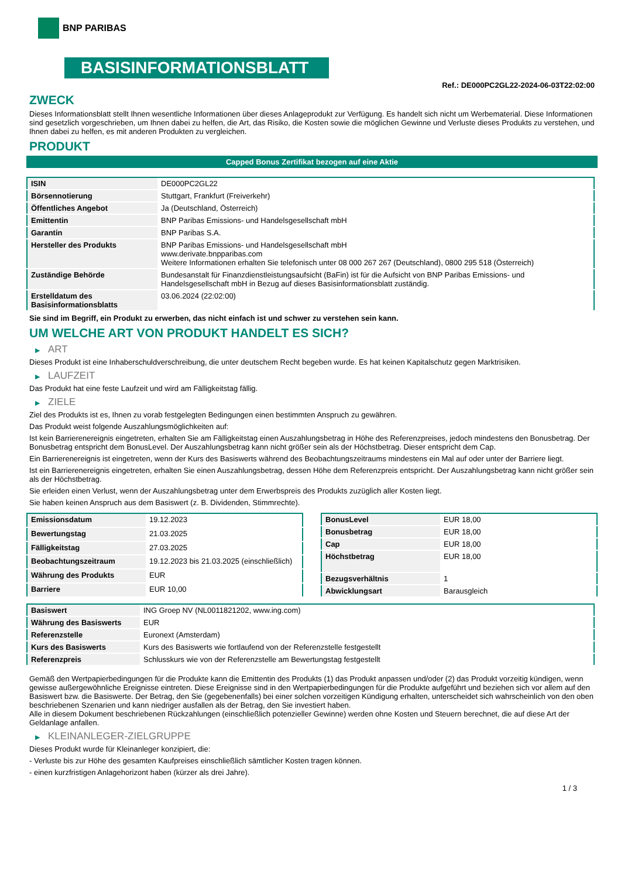BNP PARIBAS
BASISINFORMATIONSBLATT
Ref.: DE000PC2GL22-2024-06-03T22:02:00
ZWECK
Dieses Informationsblatt stellt Ihnen wesentliche Informationen über dieses Anlageprodukt zur Verfügung. Es handelt sich nicht um Werbematerial. Diese Informationen sind gesetzlich vorgeschrieben, um Ihnen dabei zu helfen, die Art, das Risiko, die Kosten sowie die möglichen Gewinne und Verluste dieses Produkts zu verstehen, und Ihnen dabei zu helfen, es mit anderen Produkten zu vergleichen.
PRODUKT
Capped Bonus Zertifikat bezogen auf eine Aktie
| ISIN | DE000PC2GL22 |
| Börsennotierung | Stuttgart, Frankfurt (Freiverkehr) |
| Öffentliches Angebot | Ja (Deutschland, Österreich) |
| Emittentin | BNP Paribas Emissions- und Handelsgesellschaft mbH |
| Garantin | BNP Paribas S.A. |
| Hersteller des Produkts | BNP Paribas Emissions- und Handelsgesellschaft mbH www.derivate.bnpparibas.com Weitere Informationen erhalten Sie telefonisch unter 08 000 267 267 (Deutschland), 0800 295 518 (Österreich) |
| Zuständige Behörde | Bundesanstalt für Finanzdienstleistungsaufsicht (BaFin) ist für die Aufsicht von BNP Paribas Emissions- und Handelsgesellschaft mbH in Bezug auf dieses Basisinformationsblatt zuständig. |
| Erstelldatum des Basisinformationsblatts | 03.06.2024 (22:02:00) |
Sie sind im Begriff, ein Produkt zu erwerben, das nicht einfach ist und schwer zu verstehen sein kann.
UM WELCHE ART VON PRODUKT HANDELT ES SICH?
▶ ART
Dieses Produkt ist eine Inhaberschuldverschreibung, die unter deutschem Recht begeben wurde. Es hat keinen Kapitalschutz gegen Marktrisiken.
▶ LAUFZEIT
Das Produkt hat eine feste Laufzeit und wird am Fälligkeitstag fällig.
▶ ZIELE
Ziel des Produkts ist es, Ihnen zu vorab festgelegten Bedingungen einen bestimmten Anspruch zu gewähren.
Das Produkt weist folgende Auszahlungsmöglichkeiten auf:
Ist kein Barrierenereignis eingetreten, erhalten Sie am Fälligkeitstag einen Auszahlungsbetrag in Höhe des Referenzpreises, jedoch mindestens den Bonusbetrag. Der Bonusbetrag entspricht dem BonusLevel. Der Auszahlungsbetrag kann nicht größer sein als der Höchstbetrag. Dieser entspricht dem Cap.
Ein Barrierenereignis ist eingetreten, wenn der Kurs des Basiswerts während des Beobachtungszeitraums mindestens ein Mal auf oder unter der Barriere liegt.
Ist ein Barrierenereignis eingetreten, erhalten Sie einen Auszahlungsbetrag, dessen Höhe dem Referenzpreis entspricht. Der Auszahlungsbetrag kann nicht größer sein als der Höchstbetrag.
Sie erleiden einen Verlust, wenn der Auszahlungsbetrag unter dem Erwerbspreis des Produkts zuzüglich aller Kosten liegt.
Sie haben keinen Anspruch aus dem Basiswert (z. B. Dividenden, Stimmrechte).
| Emissionsdatum | 19.12.2023 |
| Bewertungstag | 21.03.2025 |
| Fälligkeitstag | 27.03.2025 |
| Beobachtungszeitraum | 19.12.2023 bis 21.03.2025 (einschließlich) |
| Währung des Produkts | EUR |
| Barriere | EUR 10,00 |
| BonusLevel | EUR 18,00 |
| Bonusbetrag | EUR 18,00 |
| Cap | EUR 18,00 |
| Höchstbetrag | EUR 18,00 |
| Bezugsverhältnis | 1 |
| Abwicklungsart | Barausgleich |
| Basiswert | ING Groep NV (NL0011821202, www.ing.com) |
| Währung des Basiswerts | EUR |
| Referenzstelle | Euronext (Amsterdam) |
| Kurs des Basiswerts | Kurs des Basiswerts wie fortlaufend von der Referenzstelle festgestellt |
| Referenzpreis | Schlusskurs wie von der Referenzstelle am Bewertungstag festgestellt |
Gemäß den Wertpapierbedingungen für die Produkte kann die Emittentin des Produkts (1) das Produkt anpassen und/oder (2) das Produkt vorzeitig kündigen, wenn gewisse außergewöhnliche Ereignisse eintreten. Diese Ereignisse sind in den Wertpapierbedingungen für die Produkte aufgeführt und beziehen sich vor allem auf den Basiswert bzw. die Basiswerte. Der Betrag, den Sie (gegebenenfalls) bei einer solchen vorzeitigen Kündigung erhalten, unterscheidet sich wahrscheinlich von den oben beschriebenen Szenarien und kann niedriger ausfallen als der Betrag, den Sie investiert haben.
Alle in diesem Dokument beschriebenen Rückzahlungen (einschließlich potenzieller Gewinne) werden ohne Kosten und Steuern berechnet, die auf diese Art der Geldanlage anfallen.
▶ KLEINANLEGER-ZIELGRUPPE
Dieses Produkt wurde für Kleinanleger konzipiert, die:
- Verluste bis zur Höhe des gesamten Kaufpreises einschließlich sämtlicher Kosten tragen können.
- einen kurzfristigen Anlagehorizont haben (kürzer als drei Jahre).
1 / 3